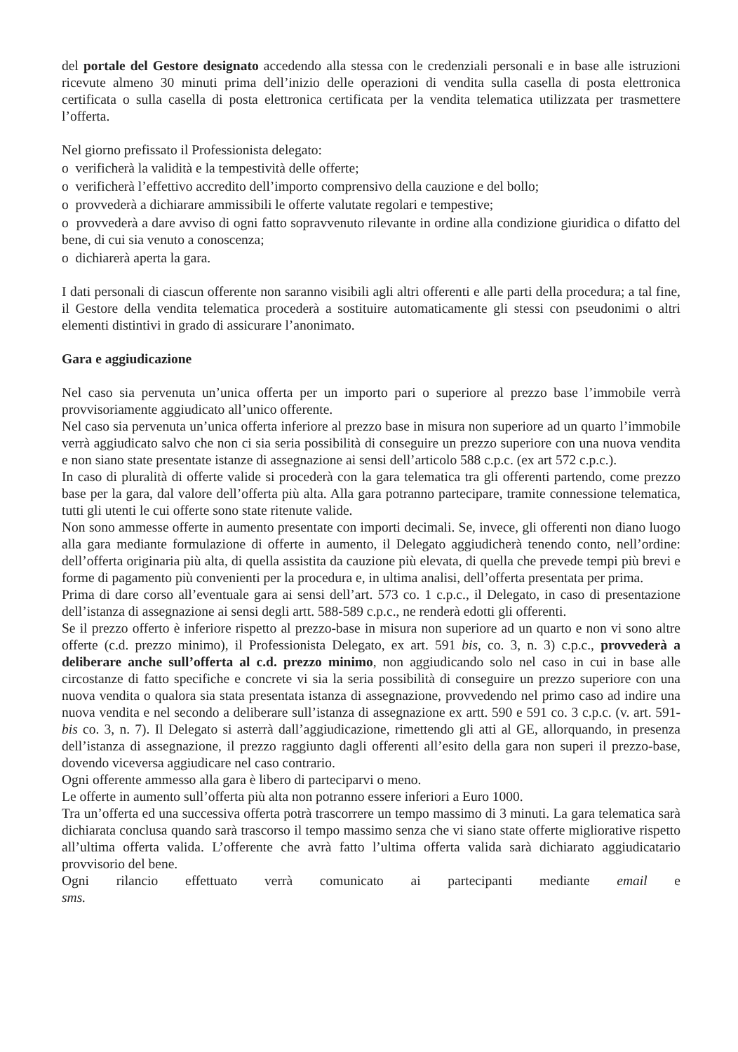del portale del Gestore designato accedendo alla stessa con le credenziali personali e in base alle istruzioni ricevute almeno 30 minuti prima dell’inizio delle operazioni di vendita sulla casella di posta elettronica certificata o sulla casella di posta elettronica certificata per la vendita telematica utilizzata per trasmettere l’offerta.
Nel giorno prefissato il Professionista delegato:
o verificherà la validità e la tempestività delle offerte;
o verificherà l’effettivo accredito dell’importo comprensivo della cauzione e del bollo;
o provvederà a dichiarare ammissibili le offerte valutate regolari e tempestive;
o provvederà a dare avviso di ogni fatto sopravvenuto rilevante in ordine alla condizione giuridica o difatto del bene, di cui sia venuto a conoscenza;
o dichiarerà aperta la gara.
I dati personali di ciascun offerente non saranno visibili agli altri offerenti e alle parti della procedura; a tal fine, il Gestore della vendita telematica procederà a sostituire automaticamente gli stessi con pseudonimi o altri elementi distintivi in grado di assicurare l’anonimato.
Gara e aggiudicazione
Nel caso sia pervenuta un’unica offerta per un importo pari o superiore al prezzo base l’immobile verrà provvisoriamente aggiudicato all’unico offerente.
Nel caso sia pervenuta un’unica offerta inferiore al prezzo base in misura non superiore ad un quarto l’immobile verrà aggiudicato salvo che non ci sia seria possibilità di conseguire un prezzo superiore con una nuova vendita e non siano state presentate istanze di assegnazione ai sensi dell’articolo 588 c.p.c. (ex art 572 c.p.c.).
In caso di pluralità di offerte valide si procederà con la gara telematica tra gli offerenti partendo, come prezzo base per la gara, dal valore dell’offerta più alta. Alla gara potranno partecipare, tramite connessione telematica, tutti gli utenti le cui offerte sono state ritenute valide.
Non sono ammesse offerte in aumento presentate con importi decimali. Se, invece, gli offerenti non diano luogo alla gara mediante formulazione di offerte in aumento, il Delegato aggiudicherà tenendo conto, nell’ordine: dell’offerta originaria più alta, di quella assistita da cauzione più elevata, di quella che prevede tempi più brevi e forme di pagamento più convenienti per la procedura e, in ultima analisi, dell’offerta presentata per prima.
Prima di dare corso all’eventuale gara ai sensi dell’art. 573 co. 1 c.p.c., il Delegato, in caso di presentazione dell’istanza di assegnazione ai sensi degli artt. 588-589 c.p.c., ne renderà edotti gli offerenti.
Se il prezzo offerto è inferiore rispetto al prezzo-base in misura non superiore ad un quarto e non vi sono altre offerte (c.d. prezzo minimo), il Professionista Delegato, ex art. 591 bis, co. 3, n. 3) c.p.c., provvederà a deliberare anche sull’offerta al c.d. prezzo minimo, non aggiudicando solo nel caso in cui in base alle circostanze di fatto specifiche e concrete vi sia la seria possibilità di conseguire un prezzo superiore con una nuova vendita o qualora sia stata presentata istanza di assegnazione, provvedendo nel primo caso ad indire una nuova vendita e nel secondo a deliberare sull’istanza di assegnazione ex artt. 590 e 591 co. 3 c.p.c. (v. art. 591-bis co. 3, n. 7). Il Delegato si asterrà dall’aggiudicazione, rimettendo gli atti al GE, allorquando, in presenza dell’istanza di assegnazione, il prezzo raggiunto dagli offerenti all’esito della gara non superi il prezzo-base, dovendo viceversa aggiudicare nel caso contrario.
Ogni offerente ammesso alla gara è libero di parteciparvi o meno.
Le offerte in aumento sull’offerta più alta non potranno essere inferiori a Euro 1000.
Tra un’offerta ed una successiva offerta potrà trascorrere un tempo massimo di 3 minuti. La gara telematica sarà dichiarata conclusa quando sarà trascorso il tempo massimo senza che vi siano state offerte migliorative rispetto all’ultima offerta valida. L’offerente che avrà fatto l’ultima offerta valida sarà dichiarato aggiudicatario provvisorio del bene.
Ogni rilancio effettuato verrà comunicato ai partecipanti mediante email e sms.